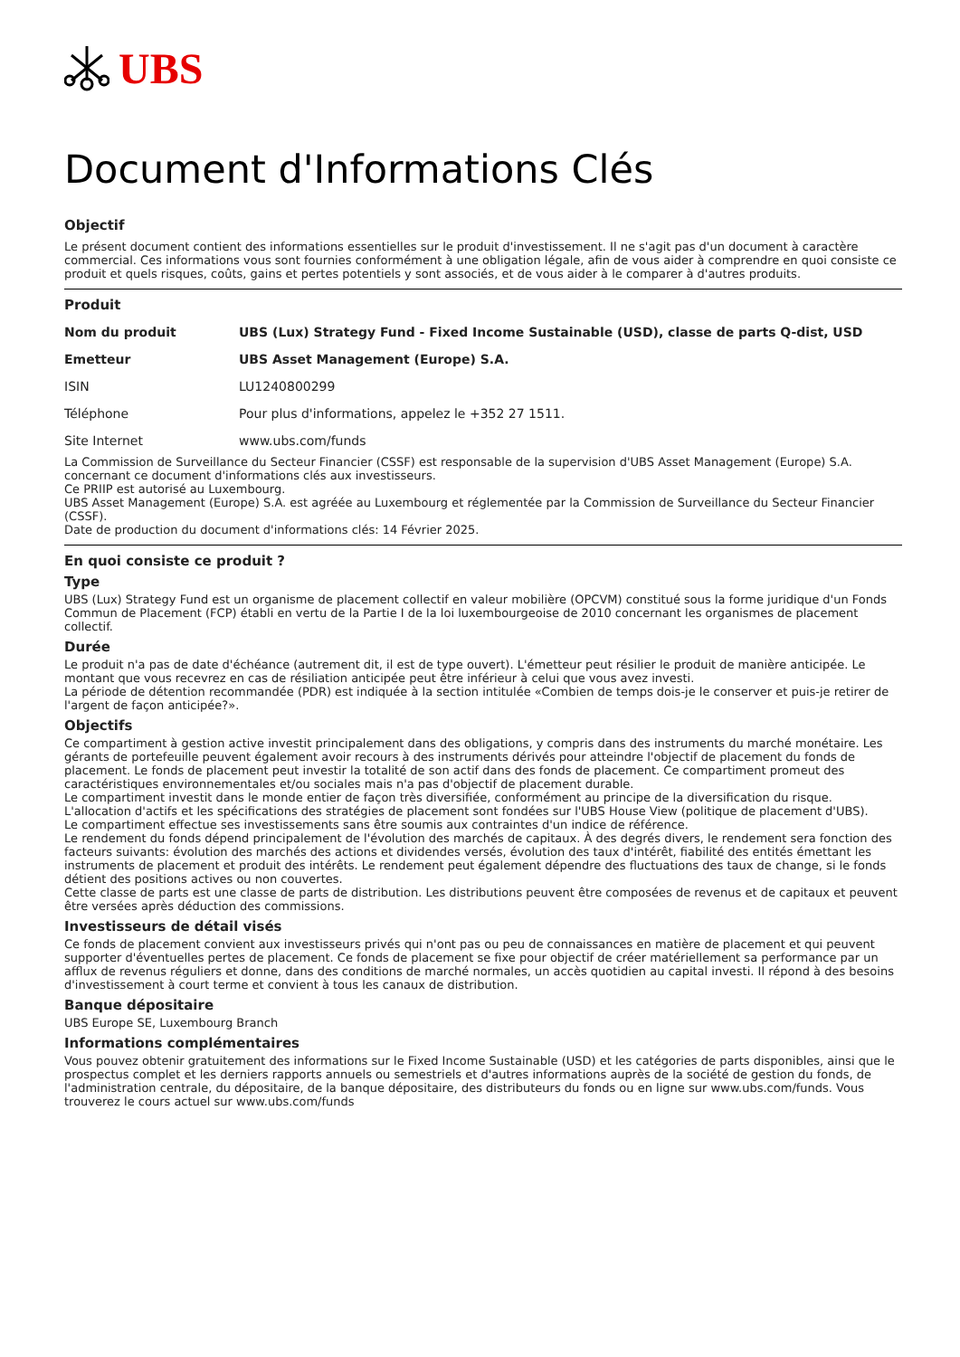UBS
Document d'Informations Clés
Objectif
Le présent document contient des informations essentielles sur le produit d'investissement. Il ne s'agit pas d'un document à caractère commercial. Ces informations vous sont fournies conformément à une obligation légale, afin de vous aider à comprendre en quoi consiste ce produit et quels risques, coûts, gains et pertes potentiels y sont associés, et de vous aider à le comparer à d'autres produits.
Produit
| Nom du produit | UBS (Lux) Strategy Fund - Fixed Income Sustainable (USD), classe de parts Q-dist, USD |
| Emetteur | UBS Asset Management (Europe) S.A. |
| ISIN | LU1240800299 |
| Téléphone | Pour plus d'informations, appelez le +352 27 1511. |
| Site Internet | www.ubs.com/funds |
La Commission de Surveillance du Secteur Financier (CSSF) est responsable de la supervision d'UBS Asset Management (Europe) S.A. concernant ce document d'informations clés aux investisseurs.
Ce PRIIP est autorisé au Luxembourg.
UBS Asset Management (Europe) S.A. est agréée au Luxembourg et réglementée par la Commission de Surveillance du Secteur Financier (CSSF).
Date de production du document d'informations clés: 14 Février 2025.
En quoi consiste ce produit ?
Type
UBS (Lux) Strategy Fund est un organisme de placement collectif en valeur mobilière (OPCVM) constitué sous la forme juridique d'un Fonds Commun de Placement (FCP) établi en vertu de la Partie I de la loi luxembourgeoise de 2010 concernant les organismes de placement collectif.
Durée
Le produit n'a pas de date d'échéance (autrement dit, il est de type ouvert). L'émetteur peut résilier le produit de manière anticipée. Le montant que vous recevrez en cas de résiliation anticipée peut être inférieur à celui que vous avez investi.
La période de détention recommandée (PDR) est indiquée à la section intitulée «Combien de temps dois-je le conserver et puis-je retirer de l'argent de façon anticipée?».
Objectifs
Ce compartiment à gestion active investit principalement dans des obligations, y compris dans des instruments du marché monétaire. Les gérants de portefeuille peuvent également avoir recours à des instruments dérivés pour atteindre l'objectif de placement du fonds de placement. Le fonds de placement peut investir la totalité de son actif dans des fonds de placement. Ce compartiment promeut des caractéristiques environnementales et/ou sociales mais n'a pas d'objectif de placement durable.
Le compartiment investit dans le monde entier de façon très diversifiée, conformément au principe de la diversification du risque. L'allocation d'actifs et les spécifications des stratégies de placement sont fondées sur l'UBS House View (politique de placement d'UBS).
Le compartiment effectue ses investissements sans être soumis aux contraintes d'un indice de référence.
Le rendement du fonds dépend principalement de l'évolution des marchés de capitaux. À des degrés divers, le rendement sera fonction des facteurs suivants: évolution des marchés des actions et dividendes versés, évolution des taux d'intérêt, fiabilité des entités émettant les instruments de placement et produit des intérêts. Le rendement peut également dépendre des fluctuations des taux de change, si le fonds détient des positions actives ou non couvertes.
Cette classe de parts est une classe de parts de distribution. Les distributions peuvent être composées de revenus et de capitaux et peuvent être versées après déduction des commissions.
Investisseurs de détail visés
Ce fonds de placement convient aux investisseurs privés qui n'ont pas ou peu de connaissances en matière de placement et qui peuvent supporter d'éventuelles pertes de placement. Ce fonds de placement se fixe pour objectif de créer matériellement sa performance par un afflux de revenus réguliers et donne, dans des conditions de marché normales, un accès quotidien au capital investi. Il répond à des besoins d'investissement à court terme et convient à tous les canaux de distribution.
Banque dépositaire
UBS Europe SE, Luxembourg Branch
Informations complémentaires
Vous pouvez obtenir gratuitement des informations sur le Fixed Income Sustainable (USD) et les catégories de parts disponibles, ainsi que le prospectus complet et les derniers rapports annuels ou semestriels et d'autres informations auprès de la société de gestion du fonds, de l'administration centrale, du dépositaire, de la banque dépositaire, des distributeurs du fonds ou en ligne sur www.ubs.com/funds. Vous trouverez le cours actuel sur www.ubs.com/funds